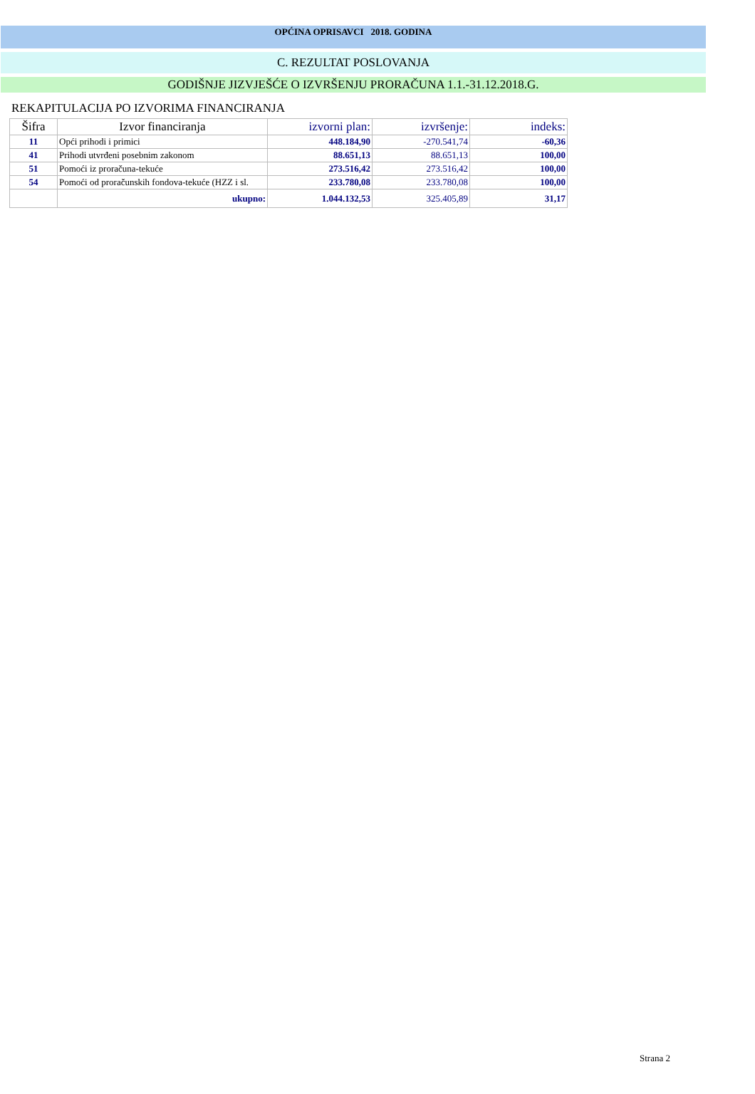OPĆINA OPRISAVCI 2018. GODINA
C. REZULTAT POSLOVANJA
GODIŠNJE JIZVJEŠĆE O IZVRŠENJU PRORAČUNA 1.1.-31.12.2018.G.
REKAPITULACIJA PO IZVORIMA FINANCIRANJA
| Šifra | Izvor financiranja | izvorni plan: | izvršenje: | indeks: |
| --- | --- | --- | --- | --- |
| 11 | Opći prihodi i primici | 448.184,90 | -270.541,74 | -60,36 |
| 41 | Prihodi utvrđeni posebnim zakonom | 88.651,13 | 88.651,13 | 100,00 |
| 51 | Pomoći iz proračuna-tekuće | 273.516,42 | 273.516,42 | 100,00 |
| 54 | Pomoći od proračunskih fondova-tekuće (HZZ i sl. | 233.780,08 | 233.780,08 | 100,00 |
| | ukupno: | 1.044.132,53 | 325.405,89 | 31,17 |
Strana 2